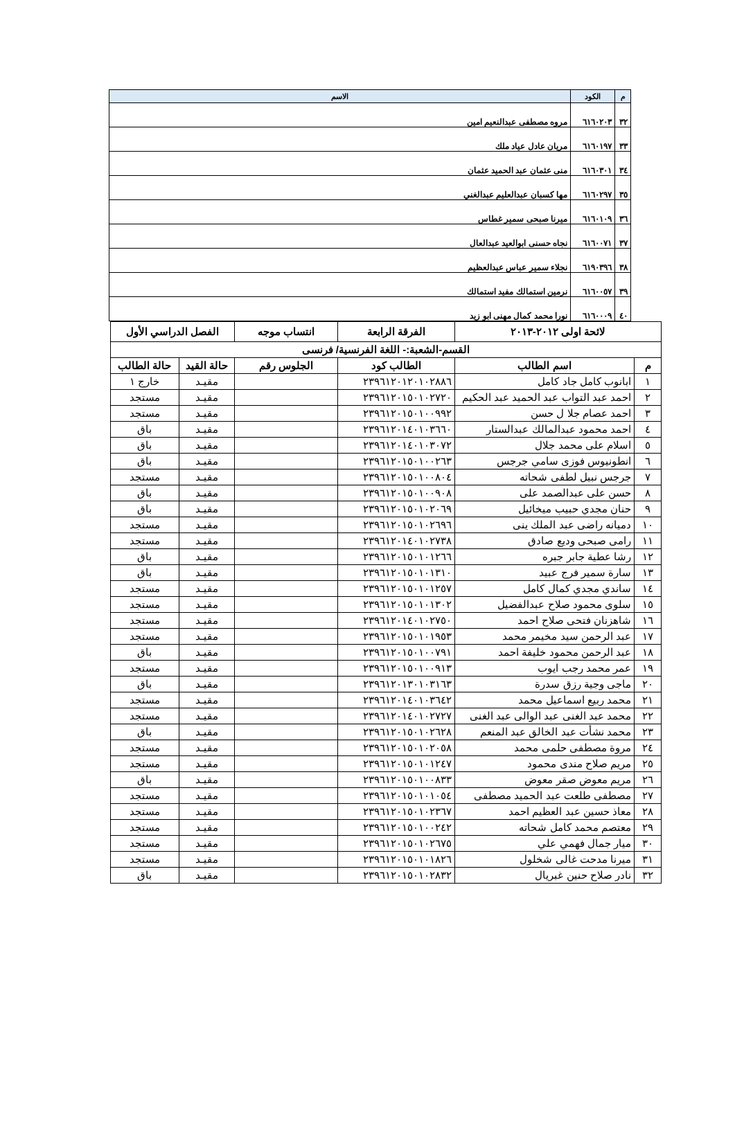| م | الكود | الاسم |
| --- | --- | --- |
| ٣٢ | ٦١٦٠٢٠٣ | مروه مصطفى عبدالنعيم امين |
| ٣٣ | ٦١٦٠١٩٧ | مريان عادل عياد ملك |
| ٣٤ | ٦١٦٠٣٠١ | منى عثمان عبد الحميد عثمان |
| ٣٥ | ٦١٦٠٢٩٧ | مها كسبان عبدالعليم عبدالغني |
| ٣٦ | ٦١٦٠١٠٩ | ميرنا صبحى سمير غطاس |
| ٣٧ | ٦١٦٠٠٧١ | نجاه حسنى ابوالعيد عبدالعال |
| ٣٨ | ٦١٩٠٣٩٦ | نجلاء سمير عباس عبدالعظيم |
| ٣٩ | ٦١٦٠٠٥٧ | نرمين استمالك مفيد استمالك |
| ٤٠ | ٦١٦٠٠٠٩ | نورا محمد كمال مهنى ابو زيد |
| لائحة اولى ٢٠١٢-٢٠١٣ | | الفرقة الرابعة | انتساب موجه | الفصل الدراسي الأول | |
| --- | --- | --- | --- | --- | --- |
| القسم-الشعبة:- اللغة الفرنسية/ فرنسى | | | | | |
| م | اسم الطالب | الطالب كود | الجلوس رقم | حالة القيد | حالة الطالب |
| ١ | ابانوب كامل جاد كامل | ٢٣٩٦١٢٠١٢٠١٠٢٨٨٦ | | مقيـد | خارج ١ |
| ٢ | احمد عبد التواب عبد الحميد عبد الحكيم | ٢٣٩٦١٢٠١٥٠١٠٢٧٢٠ | | مقيـد | مستجد |
| ٣ | احمد عصام جلا ل حسن | ٢٣٩٦١٢٠١٥٠١٠٠٩٩٢ | | مقيـد | مستجد |
| ٤ | احمد محمود عبدالمالك عبدالستار | ٢٣٩٦١٢٠١٤٠١٠٣٦٦٠ | | مقيـد | باق |
| ٥ | اسلام على محمد جلال | ٢٣٩٦١٢٠١٤٠١٠٣٠٧٢ | | مقيـد | باق |
| ٦ | انطونيوس فوزى سامي جرجس | ٢٣٩٦١٢٠١٥٠١٠٠٢٦٣ | | مقيـد | باق |
| ٧ | جرجس نبيل لطفى شحاته | ٢٣٩٦١٢٠١٥٠١٠٠٨٠٤ | | مقيـد | مستجد |
| ٨ | حسن على عبدالصمد على | ٢٣٩٦١٢٠١٥٠١٠٠٩٠٨ | | مقيـد | باق |
| ٩ | حنان مجدي حبيب ميخائيل | ٢٣٩٦١٢٠١٥٠١٠٢٠٦٩ | | مقيـد | باق |
| ١٠ | دميانه راضى عبد الملك ينى | ٢٣٩٦١٢٠١٥٠١٠٢٦٩٦ | | مقيـد | مستجد |
| ١١ | رامى صبحى وديع صادق | ٢٣٩٦١٢٠١٤٠١٠٢٧٣٨ | | مقيـد | مستجد |
| ١٢ | رشا عطية جابر جبره | ٢٣٩٦١٢٠١٥٠١٠١٢٦٦ | | مقيـد | باق |
| ١٣ | سارة سمير فرج عبيد | ٢٣٩٦١٢٠١٥٠١٠١٣١٠ | | مقيـد | باق |
| ١٤ | ساندي مجدي كمال كامل | ٢٣٩٦١٢٠١٥٠١٠١٢٥٧ | | مقيـد | مستجد |
| ١٥ | سلوى محمود صلاح عبدالفضيل | ٢٣٩٦١٢٠١٥٠١٠١٣٠٢ | | مقيـد | مستجد |
| ١٦ | شاهزنان فتحى صلاح احمد | ٢٣٩٦١٢٠١٤٠١٠٢٧٥٠ | | مقيـد | مستجد |
| ١٧ | عبد الرحمن سيد مخيمر محمد | ٢٣٩٦١٢٠١٥٠١٠١٩٥٣ | | مقيـد | مستجد |
| ١٨ | عبد الرحمن محمود خليفة احمد | ٢٣٩٦١٢٠١٥٠١٠٠٧٩١ | | مقيـد | باق |
| ١٩ | عمر محمد رجب ايوب | ٢٣٩٦١٢٠١٥٠١٠٠٩١٣ | | مقيـد | مستجد |
| ٢٠ | ماجى وجية رزق سدرة | ٢٣٩٦١٢٠١٣٠١٠٣١٦٣ | | مقيـد | باق |
| ٢١ | محمد ربيع اسماعيل محمد | ٢٣٩٦١٢٠١٤٠١٠٣٦٤٢ | | مقيـد | مستجد |
| ٢٢ | محمد عبد الغنى عبد الوالى عبد الغنى | ٢٣٩٦١٢٠١٤٠١٠٢٧٢٧ | | مقيـد | مستجد |
| ٢٣ | محمد نشأت عبد الخالق عبد المنعم | ٢٣٩٦١٢٠١٥٠١٠٢٦٢٨ | | مقيـد | باق |
| ٢٤ | مروة مصطفى حلمى محمد | ٢٣٩٦١٢٠١٥٠١٠٢٠٥٨ | | مقيـد | مستجد |
| ٢٥ | مريم صلاح مندى محمود | ٢٣٩٦١٢٠١٥٠١٠١٢٤٧ | | مقيـد | مستجد |
| ٢٦ | مريم معوض صقر معوض | ٢٣٩٦١٢٠١٥٠١٠٠٨٣٣ | | مقيـد | باق |
| ٢٧ | مصطفى طلعت عبد الحميد مصطفى | ٢٣٩٦١٢٠١٥٠١٠١٠٥٤ | | مقيـد | مستجد |
| ٢٨ | معاذ حسين عبد العظيم احمد | ٢٣٩٦١٢٠١٥٠١٠٢٣٦٧ | | مقيـد | مستجد |
| ٢٩ | معتصم محمد كامل شحاته | ٢٣٩٦١٢٠١٥٠١٠٠٢٤٢ | | مقيـد | مستجد |
| ٣٠ | ميار جمال فهمي علي | ٢٣٩٦١٢٠١٥٠١٠٢٦٧٥ | | مقيـد | مستجد |
| ٣١ | ميرنا مدحت غالى شخلول | ٢٣٩٦١٢٠١٥٠١٠١٨٢٦ | | مقيـد | مستجد |
| ٣٢ | نادر صلاح حنين غبريال | ٢٣٩٦١٢٠١٥٠١٠٢٨٣٢ | | مقيـد | باق |